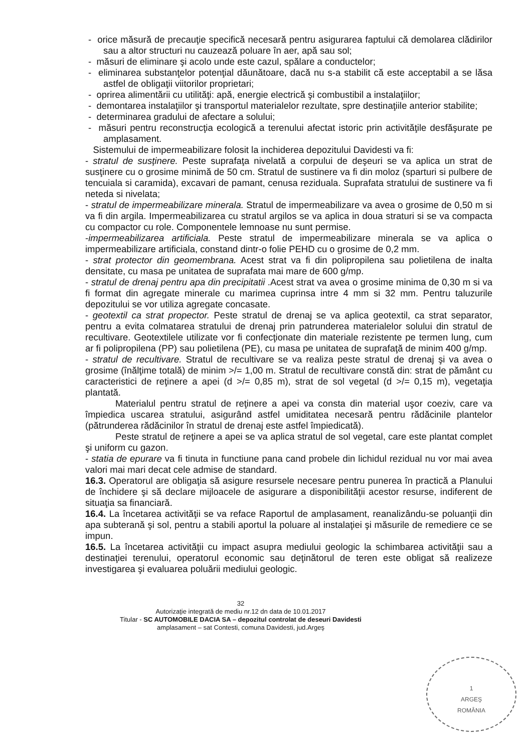- orice măsură de precauţie specifică necesară pentru asigurarea faptului că demolarea clădirilor sau a altor structuri nu cauzează poluare în aer, apă sau sol;
- măsuri de eliminare şi acolo unde este cazul, spălare a conductelor;
- eliminarea substanţelor potenţial dăunătoare, dacă nu s-a stabilit că este acceptabil a se lăsa astfel de obligaţii viitorilor proprietari;
- oprirea alimentării cu utilităţi: apă, energie electrică şi combustibil a instalaţiilor;
- demontarea instalaţiilor şi transportul materialelor rezultate, spre destinaţiile anterior stabilite;
- determinarea gradului de afectare a solului;
- măsuri pentru reconstrucţia ecologică a terenului afectat istoric prin activităţile desfăşurate pe amplasament.
Sistemului de impermeabilizare folosit la inchiderea depozitului Davidesti va fi:
- stratul de susţinere. Peste suprafaţa nivelată a corpului de deşeuri se va aplica un strat de susţinere cu o grosime minimă de 50 cm. Stratul de sustinere va fi din moloz (sparturi si pulbere de tencuiala si caramida), excavari de pamant, cenusa reziduala. Suprafata stratului de sustinere va fi neteda si nivelata;
- stratul de impermeabilizare minerala. Stratul de impermeabilizare va avea o grosime de 0,50 m si va fi din argila. Impermeabilizarea cu stratul argilos se va aplica in doua straturi si se va compacta cu compactor cu role. Componentele lemnoase nu sunt permise.
-impermeabilizarea artificiala. Peste stratul de impermeabilizare minerala se va aplica o impermeabilizare artificiala, constand dintr-o folie PEHD cu o grosime de 0,2 mm.
- strat protector din geomembrana. Acest strat va fi din polipropilena sau polietilena de inalta densitate, cu masa pe unitatea de suprafata mai mare de 600 g/mp.
- stratul de drenaj pentru apa din precipitatii .Acest strat va avea o grosime minima de 0,30 m si va fi format din agregate minerale cu marimea cuprinsa intre 4 mm si 32 mm. Pentru taluzurile depozitului se vor utiliza agregate concasate.
- geotextil ca strat propector. Peste stratul de drenaj se va aplica geotextil, ca strat separator, pentru a evita colmatarea stratului de drenaj prin patrunderea materialelor solului din stratul de recultivare. Geotextilele utilizate vor fi confecţionate din materiale rezistente pe termen lung, cum ar fi polipropilena (PP) sau polietilena (PE), cu masa pe unitatea de suprafaţă de minim 400 g/mp.
- stratul de recultivare. Stratul de recultivare se va realiza peste stratul de drenaj şi va avea o grosime (înălţime totală) de minim >/= 1,00 m. Stratul de recultivare constă din: strat de pământ cu caracteristici de reţinere a apei (d >/= 0,85 m), strat de sol vegetal (d >/= 0,15 m), vegetaţia plantată.
Materialul pentru stratul de reţinere a apei va consta din material uşor coeziv, care va împiedica uscarea stratului, asigurând astfel umiditatea necesară pentru rădăcinile plantelor (pătrunderea rădăcinilor în stratul de drenaj este astfel împiedicată).
Peste stratul de reţinere a apei se va aplica stratul de sol vegetal, care este plantat complet şi uniform cu gazon.
- statia de epurare va fi tinuta in functiune pana cand probele din lichidul rezidual nu vor mai avea valori mai mari decat cele admise de standard.
16.3. Operatorul are obligaţia să asigure resursele necesare pentru punerea în practică a Planului de închidere şi să declare mijloacele de asigurare a disponibilităţii acestor resurse, indiferent de situaţia sa financiară.
16.4. La încetarea activităţii se va reface Raportul de amplasament, reanalizându-se poluanţii din apa subterană şi sol, pentru a stabili aportul la poluare al instalaţiei şi măsurile de remediere ce se impun.
16.5. La încetarea activităţii cu impact asupra mediului geologic la schimbarea activităţii sau a destinaţiei terenului, operatorul economic sau deţinătorul de teren este obligat să realizeze investigarea şi evaluarea poluării mediului geologic.
32
Autorizaţie integrată de mediu nr.12 dn data de 10.01.2017
Titular - SC AUTOMOBILE DACIA SA – depozitul controlat de deseuri Davidesti
amplasament – sat Contesti, comuna Davidesti, jud.Argeş
1
ARGEŞ
ROMÂNIA